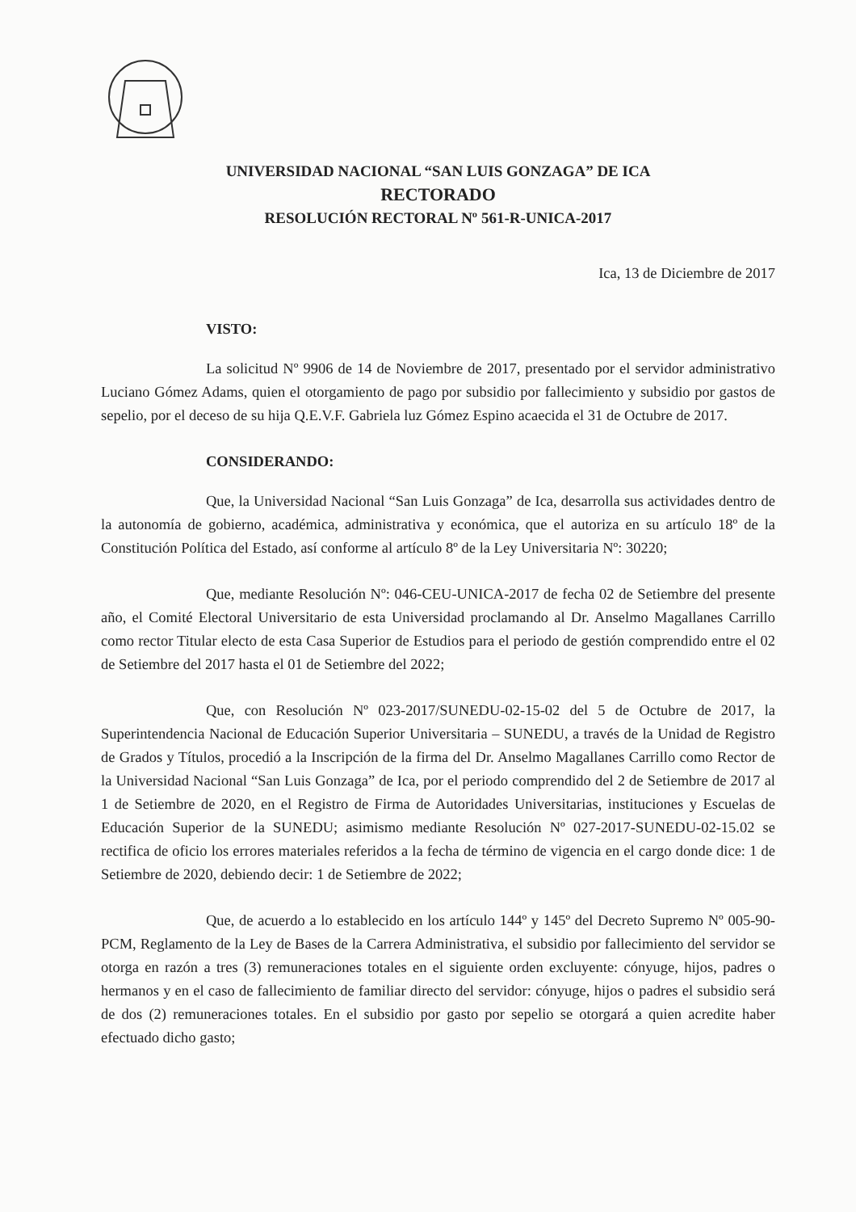UNIVERSIDAD NACIONAL “SAN LUIS GONZAGA” DE ICA
RECTORADO
RESOLUCIÓN RECTORAL Nº 561-R-UNICA-2017
Ica, 13 de Diciembre de 2017
VISTO:
La solicitud Nº 9906 de 14 de Noviembre de 2017, presentado por el servidor administrativo Luciano Gómez Adams, quien el otorgamiento de pago por subsidio por fallecimiento y subsidio por gastos de sepelio, por el deceso de su hija Q.E.V.F. Gabriela luz Gómez Espino acaecida el 31 de Octubre de 2017.
CONSIDERANDO:
Que, la Universidad Nacional “San Luis Gonzaga” de Ica, desarrolla sus actividades dentro de la autonomía de gobierno, académica, administrativa y económica, que el autoriza en su artículo 18º de la Constitución Política del Estado, así conforme al artículo 8º de la Ley Universitaria Nº: 30220;
Que, mediante Resolución Nº: 046-CEU-UNICA-2017 de fecha 02 de Setiembre del presente año, el Comité Electoral Universitario de esta Universidad proclamando al Dr. Anselmo Magallanes Carrillo como rector Titular electo de esta Casa Superior de Estudios para el periodo de gestión comprendido entre el 02 de Setiembre del 2017 hasta el 01 de Setiembre del 2022;
Que, con Resolución Nº 023-2017/SUNEDU-02-15-02 del 5 de Octubre de 2017, la Superintendencia Nacional de Educación Superior Universitaria – SUNEDU, a través de la Unidad de Registro de Grados y Títulos, procedió a la Inscripción de la firma del Dr. Anselmo Magallanes Carrillo como Rector de la Universidad Nacional “San Luis Gonzaga” de Ica, por el periodo comprendido del 2 de Setiembre de 2017 al 1 de Setiembre de 2020, en el Registro de Firma de Autoridades Universitarias, instituciones y Escuelas de Educación Superior de la SUNEDU; asimismo mediante Resolución Nº 027-2017-SUNEDU-02-15.02 se rectifica de oficio los errores materiales referidos a la fecha de término de vigencia en el cargo donde dice: 1 de Setiembre de 2020, debiendo decir: 1 de Setiembre de 2022;
Que, de acuerdo a lo establecido en los artículo 144º y 145º del Decreto Supremo Nº 005-90-PCM, Reglamento de la Ley de Bases de la Carrera Administrativa, el subsidio por fallecimiento del servidor se otorga en razón a tres (3) remuneraciones totales en el siguiente orden excluyente: cónyuge, hijos, padres o hermanos y en el caso de fallecimiento de familiar directo del servidor: cónyuge, hijos o padres el subsidio será de dos (2) remuneraciones totales. En el subsidio por gasto por sepelio se otorgará a quien acredite haber efectuado dicho gasto;